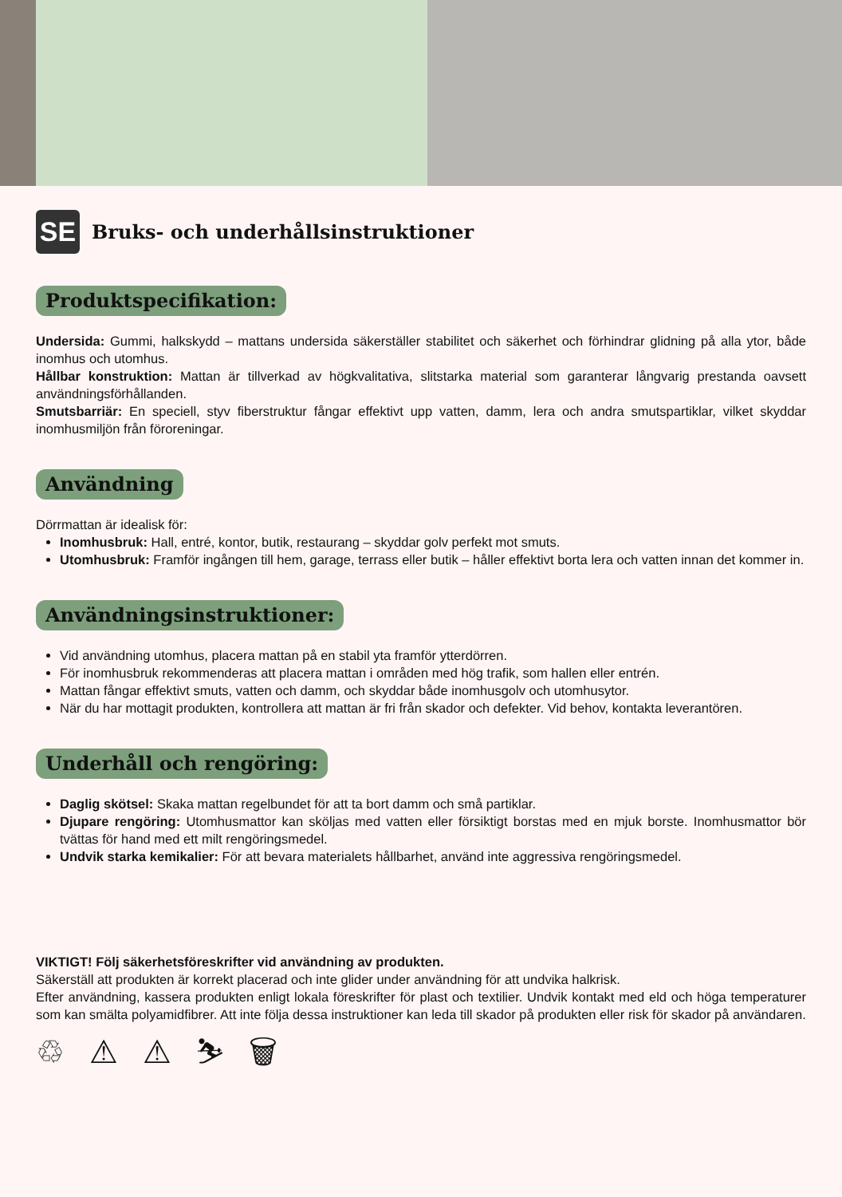SE
Bruks- och underhållsinstruktioner
Produktspecifikation:
Undersida: Gummi, halkskydd – mattans undersida säkerställer stabilitet och säkerhet och förhindrar glidning på alla ytor, både inomhus och utomhus.
Hållbar konstruktion: Mattan är tillverkad av högkvalitativa, slitstarka material som garanterar långvarig prestanda oavsett användningsförhållanden.
Smutsbarriär: En speciell, styv fiberstruktur fångar effektivt upp vatten, damm, lera och andra smutspartiklar, vilket skyddar inomhusmiljön från föroreningar.
Användning
Dörrmattan är idealisk för:
Inomhusbruk: Hall, entré, kontor, butik, restaurang – skyddar golv perfekt mot smuts.
Utomhusbruk: Framför ingången till hem, garage, terrass eller butik – håller effektivt borta lera och vatten innan det kommer in.
Användningsinstruktioner:
Vid användning utomhus, placera mattan på en stabil yta framför ytterdörren.
För inomhusbruk rekommenderas att placera mattan i områden med hög trafik, som hallen eller entrén.
Mattan fångar effektivt smuts, vatten och damm, och skyddar både inomhusgolv och utomhusytor.
När du har mottagit produkten, kontrollera att mattan är fri från skador och defekter. Vid behov, kontakta leverantören.
Underhåll och rengöring:
Daglig skötsel: Skaka mattan regelbundet för att ta bort damm och små partiklar.
Djupare rengöring: Utomhusmattor kan sköljas med vatten eller försiktigt borstas med en mjuk borste. Inomhusmattor bör tvättas för hand med ett milt rengöringsmedel.
Undvik starka kemikalier: För att bevara materialets hållbarhet, använd inte aggressiva rengöringsmedel.
VIKTIGT! Följ säkerhetsföreskrifter vid användning av produkten.
Säkerställ att produkten är korrekt placerad och inte glider under användning för att undvika halkrisk.
Efter användning, kassera produkten enligt lokala föreskrifter för plast och textilier. Undvik kontakt med eld och höga temperaturer som kan smälta polyamidfibrer. Att inte följa dessa instruktioner kan leda till skador på produkten eller risk för skador på användaren.
♲ ⚠ ⚠ ⛷ 🗑